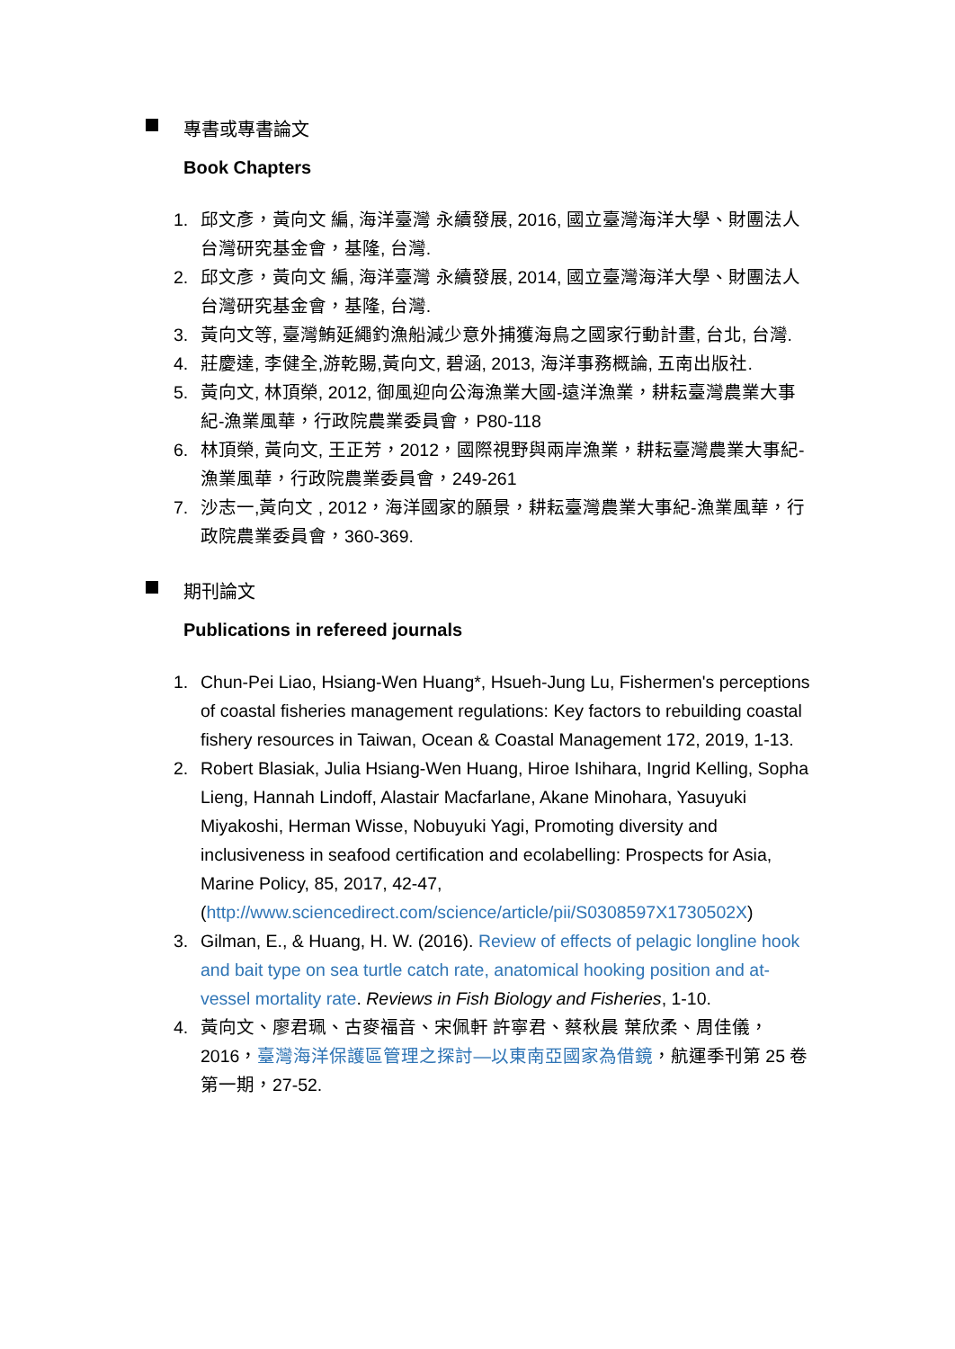專書或專書論文
Book Chapters
1. 邱文彥，黃向文 編, 海洋臺灣 永續發展, 2016, 國立臺灣海洋大學、財團法人台灣研究基金會，基隆, 台灣.
2. 邱文彥，黃向文 編, 海洋臺灣 永續發展, 2014, 國立臺灣海洋大學、財團法人台灣研究基金會，基隆, 台灣.
3. 黃向文等, 臺灣鮪延繩釣漁船減少意外捕獲海鳥之國家行動計畫, 台北, 台灣.
4. 莊慶達, 李健全,游乾賜,黃向文, 碧涵, 2013, 海洋事務概論, 五南出版社.
5. 黃向文, 林頂榮, 2012, 御風迎向公海漁業大國-遠洋漁業，耕耘臺灣農業大事紀-漁業風華，行政院農業委員會，P80-118
6. 林頂榮, 黃向文, 王正芳，2012，國際視野與兩岸漁業，耕耘臺灣農業大事紀-漁業風華，行政院農業委員會，249-261
7. 沙志一,黃向文 , 2012，海洋國家的願景，耕耘臺灣農業大事紀-漁業風華，行政院農業委員會，360-369.
期刊論文
Publications in refereed journals
1. Chun-Pei Liao, Hsiang-Wen Huang*, Hsueh-Jung Lu, Fishermen's perceptions of coastal fisheries management regulations: Key factors to rebuilding coastal fishery resources in Taiwan, Ocean & Coastal Management 172, 2019, 1-13.
2. Robert Blasiak, Julia Hsiang-Wen Huang, Hiroe Ishihara, Ingrid Kelling, Sopha Lieng, Hannah Lindoff, Alastair Macfarlane, Akane Minohara, Yasuyuki Miyakoshi, Herman Wisse, Nobuyuki Yagi, Promoting diversity and inclusiveness in seafood certification and ecolabelling: Prospects for Asia, Marine Policy, 85, 2017, 42-47, (http://www.sciencedirect.com/science/article/pii/S0308597X1730502X)
3. Gilman, E., & Huang, H. W. (2016). Review of effects of pelagic longline hook and bait type on sea turtle catch rate, anatomical hooking position and at-vessel mortality rate. Reviews in Fish Biology and Fisheries, 1-10.
4. 黃向文、廖君珮、古麥福音、宋佩軒 許寧君、蔡秋晨 葉欣柔、周佳儀，2016，臺灣海洋保護區管理之探討—以東南亞國家為借鏡，航運季刊第 25 卷第一期，27-52.